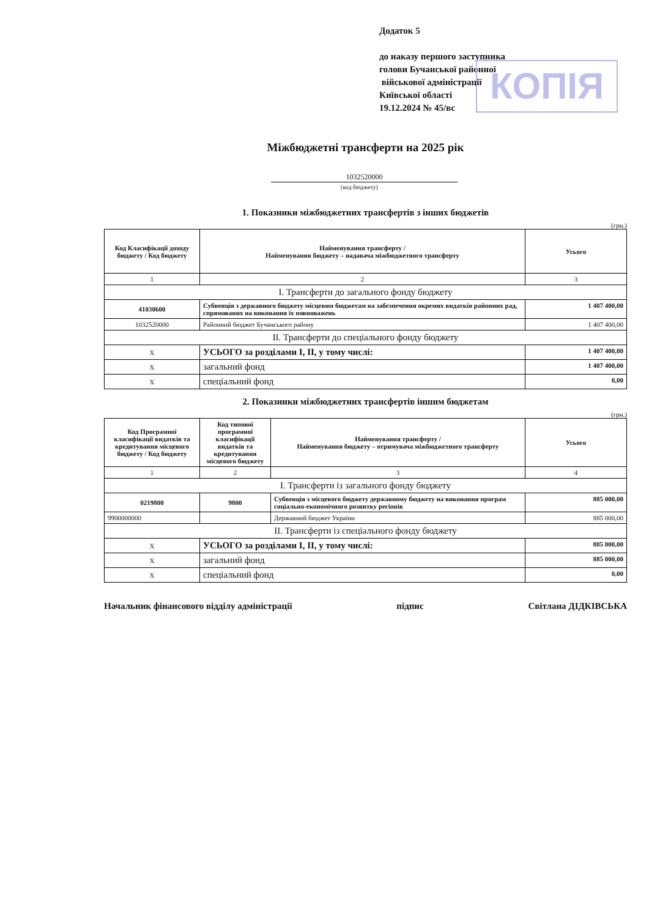Додаток 5
до наказу першого заступника
голови Бучанської районної
військової адміністрації
Київської області
19.12.2024 № 45/вс
КОПІЯ
Міжбюджетні трансферти на 2025 рік
1032520000
(код бюджету)
1. Показники міжбюджетних трансфертів з інших бюджетів
(грн.)
| Код Класифікації доходу бюджету / Код бюджету | Найменування трансферту / Найменування бюджету – надавача міжбюджетного трансферту | Усього |
| --- | --- | --- |
| 1 | 2 | 3 |
| І. Трансферти до загального фонду бюджету | | |
| 41030600 | Субвенція з державного бюджету місцевим бюджетам на забезпечення окремих видатків районних рад, спрямованих на виконання їх повноважень | 1 407 400,00 |
| 1032520000 | Районний бюджет Бучанського району | 1 407 400,00 |
| ІІ. Трансферти до спеціального фонду бюджету | | |
| X | УСЬОГО за розділами І, ІІ, у тому числі: | 1 407 400,00 |
| X | загальний фонд | 1 407 400,00 |
| X | спеціальний фонд | 0,00 |
2. Показники міжбюджетних трансфертів іншим бюджетам
(грн.)
| Код Програмної класифікації видатків та кредитування місцевого бюджету / Код бюджету | Код типової програмної класифікації видатків та кредитування місцевого бюджету | Найменування трансферту / Найменування бюджету – отримувача міжбюджетного трансферту | Усього |
| --- | --- | --- | --- |
| 1 | 2 | 3 | 4 |
| І. Трансферти із загального фонду бюджету | | | |
| 0219800 | 9800 | Субвенція з місцевого бюджету державному бюджету на виконання програм соціально-економічного розвитку регіонів | 885 000,00 |
| 9900000000 | | Державний бюджет України | 885 000,00 |
| ІІ. Трансферти із спеціального фонду бюджету | | | |
| X | УСЬОГО за розділами І, ІІ, у тому числі: | | 885 000,00 |
| X | загальний фонд | | 885 000,00 |
| X | спеціальний фонд | | 0,00 |
Начальник фінансового відділу адміністрації підпис Світлана ДІДКІВСЬКА